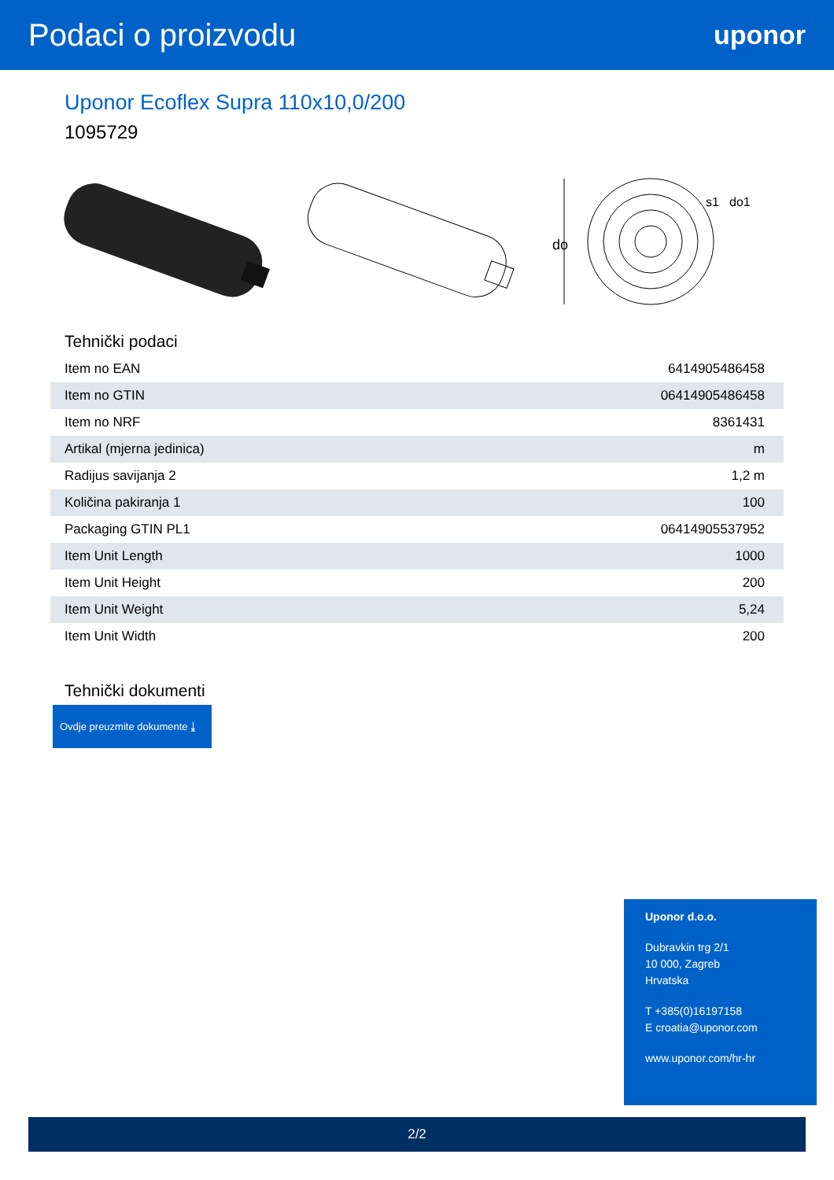Podaci o proizvodu
uponor
Uponor Ecoflex Supra 110x10,0/200
1095729
do
s1
do1
Tehnički podaci
| Item no EAN | 6414905486458 |
| Item no GTIN | 06414905486458 |
| Item no NRF | 8361431 |
| Artikal (mjerna jedinica) | m |
| Radijus savijanja 2 | 1,2 m |
| Količina pakiranja 1 | 100 |
| Packaging GTIN PL1 | 06414905537952 |
| Item Unit Length | 1000 |
| Item Unit Height | 200 |
| Item Unit Weight | 5,24 |
| Item Unit Width | 200 |
Tehnički dokumenti
Ovdje preuzmite dokumente ⤓
Uponor d.o.o.
Dubravkin trg 2/1
10 000, Zagreb
Hrvatska
T +385(0)16197158
E croatia@uponor.com
www.uponor.com/hr-hr
2/2